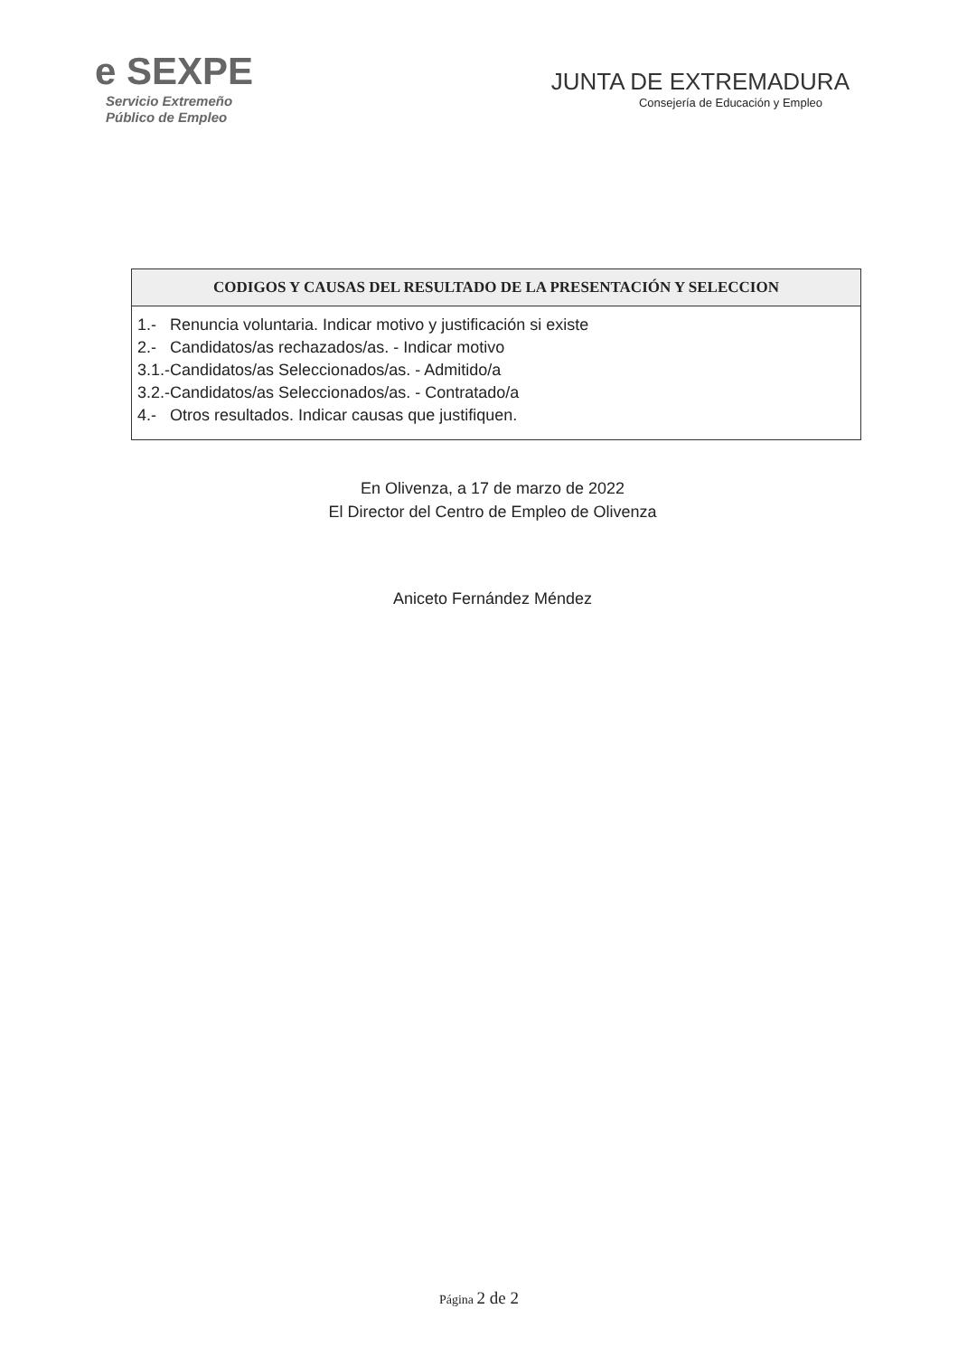e SEXPE
Servicio Extremeño
Público de Empleo
JUNTA DE EXTREMADURA
Consejería de Educación y Empleo
| CODIGOS Y CAUSAS DEL RESULTADO DE LA PRESENTACIÓN Y SELECCION |
| --- |
| 1.- Renuncia voluntaria. Indicar motivo y justificación si existe 2.- Candidatos/as rechazados/as. - Indicar motivo 3.1.-Candidatos/as Seleccionados/as. - Admitido/a 3.2.-Candidatos/as Seleccionados/as. - Contratado/a 4.- Otros resultados. Indicar causas que justifiquen. |
En Olivenza, a 17 de marzo de 2022
El Director del Centro de Empleo de Olivenza
Aniceto Fernández Méndez
Página 2 de 2